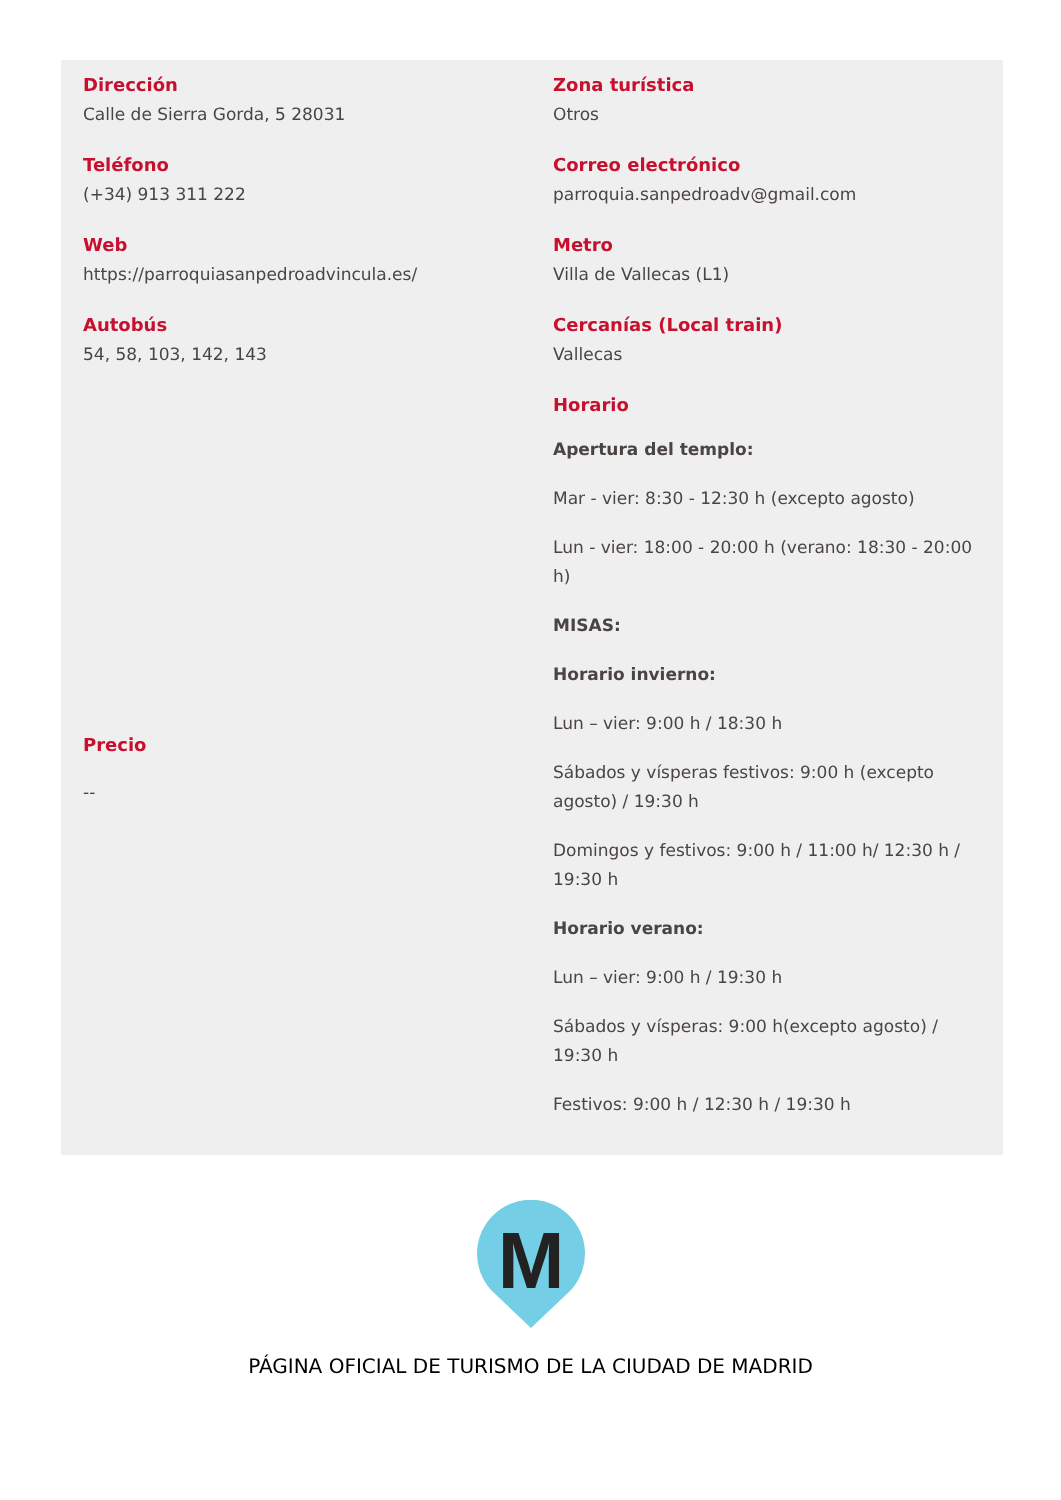Dirección
Calle de Sierra Gorda, 5 28031
Teléfono
(+34) 913 311 222
Web
https://parroquiasanpedroadvincula.es/
Autobús
54, 58, 103, 142, 143
Precio
--
Zona turística
Otros
Correo electrónico
parroquia.sanpedroadv@gmail.com
Metro
Villa de Vallecas (L1)
Cercanías (Local train)
Vallecas
Horario
Apertura del templo:
Mar - vier: 8:30 - 12:30 h (excepto agosto)
Lun - vier: 18:00 - 20:00 h (verano: 18:30 - 20:00 h)
MISAS:
Horario invierno:
Lun – vier: 9:00 h / 18:30 h
Sábados y vísperas festivos: 9:00 h (excepto agosto) / 19:30 h
Domingos y festivos: 9:00 h / 11:00 h/ 12:30 h / 19:30 h
Horario verano:
Lun – vier: 9:00 h / 19:30 h
Sábados y vísperas: 9:00 h(excepto agosto) / 19:30 h
Festivos: 9:00 h / 12:30 h / 19:30 h
M
PÁGINA OFICIAL DE TURISMO DE LA CIUDAD DE MADRID